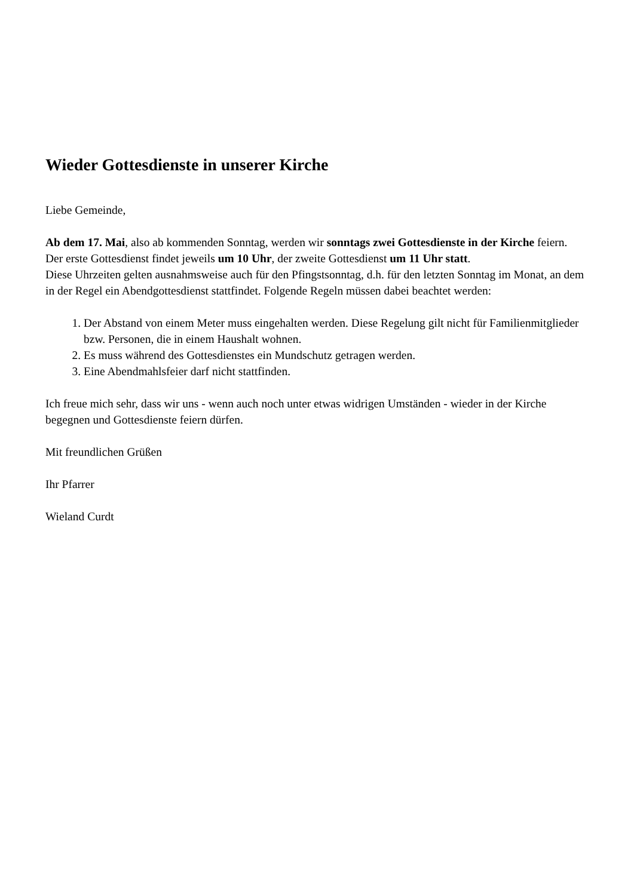Wieder Gottesdienste in unserer Kirche
Liebe Gemeinde,
Ab dem 17. Mai, also ab kommenden Sonntag, werden wir sonntags zwei Gottesdienste in der Kirche feiern.
Der erste Gottesdienst findet jeweils um 10 Uhr, der zweite Gottesdienst um 11 Uhr statt.
Diese Uhrzeiten gelten ausnahmsweise auch für den Pfingstsonntag, d.h. für den letzten Sonntag im Monat, an dem in der Regel ein Abendgottesdienst stattfindet. Folgende Regeln müssen dabei beachtet werden:
1. Der Abstand von einem Meter muss eingehalten werden. Diese Regelung gilt nicht für Familienmitglieder bzw. Personen, die in einem Haushalt wohnen.
2. Es muss während des Gottesdienstes ein Mundschutz getragen werden.
3. Eine Abendmahlsfeier darf nicht stattfinden.
Ich freue mich sehr, dass wir uns - wenn auch noch unter etwas widrigen Umständen - wieder in der Kirche begegnen und Gottesdienste feiern dürfen.
Mit freundlichen Grüßen
Ihr Pfarrer
Wieland Curdt